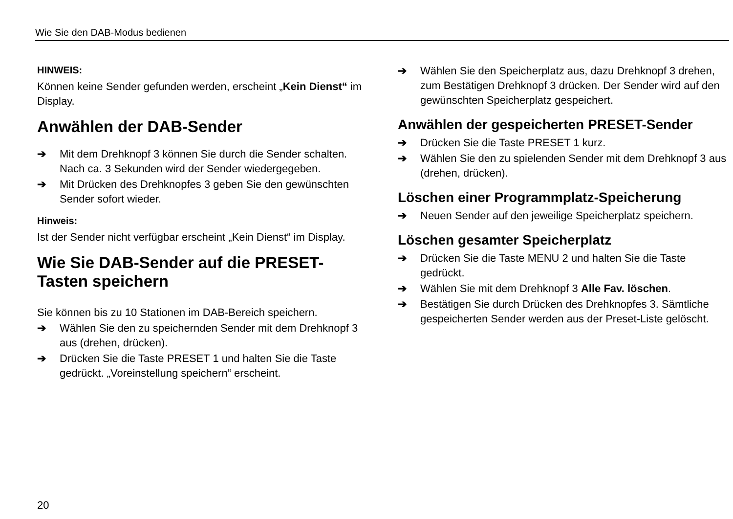Wie Sie den DAB-Modus bedienen
HINWEIS:
Können keine Sender gefunden werden, erscheint „Kein Dienst“ im Display.
Anwählen der DAB-Sender
➔ Mit dem Drehknopf 3 können Sie durch die Sender schalten. Nach ca. 3 Sekunden wird der Sender wiedergegeben.
➔ Mit Drücken des Drehknopfes 3 geben Sie den gewünschten Sender sofort wieder.
Hinweis:
Ist der Sender nicht verfügbar erscheint „Kein Dienst“ im Display.
Wie Sie DAB-Sender auf die PRESET-Tasten speichern
Sie können bis zu 10 Stationen im DAB-Bereich speichern.
➔ Wählen Sie den zu speichernden Sender mit dem Drehknopf 3 aus (drehen, drücken).
➔ Drücken Sie die Taste PRESET 1 und halten Sie die Taste gedrückt. „Voreinstellung speichern“ erscheint.
➔ Wählen Sie den Speicherplatz aus, dazu Drehknopf 3 drehen, zum Bestätigen Drehknopf 3 drücken. Der Sender wird auf den gewünschten Speicherplatz gespeichert.
Anwählen der gespeicherten PRESET-Sender
➔ Drücken Sie die Taste PRESET 1 kurz.
➔ Wählen Sie den zu spielenden Sender mit dem Drehknopf 3 aus (drehen, drücken).
Löschen einer Programmplatz-Speicherung
➔ Neuen Sender auf den jeweilige Speicherplatz speichern.
Löschen gesamter Speicherplatz
➔ Drücken Sie die Taste MENU 2 und halten Sie die Taste gedrückt.
➔ Wählen Sie mit dem Drehknopf 3 Alle Fav. löschen.
➔ Bestätigen Sie durch Drücken des Drehknopfes 3. Sämtliche gespeicherten Sender werden aus der Preset-Liste gelöscht.
20